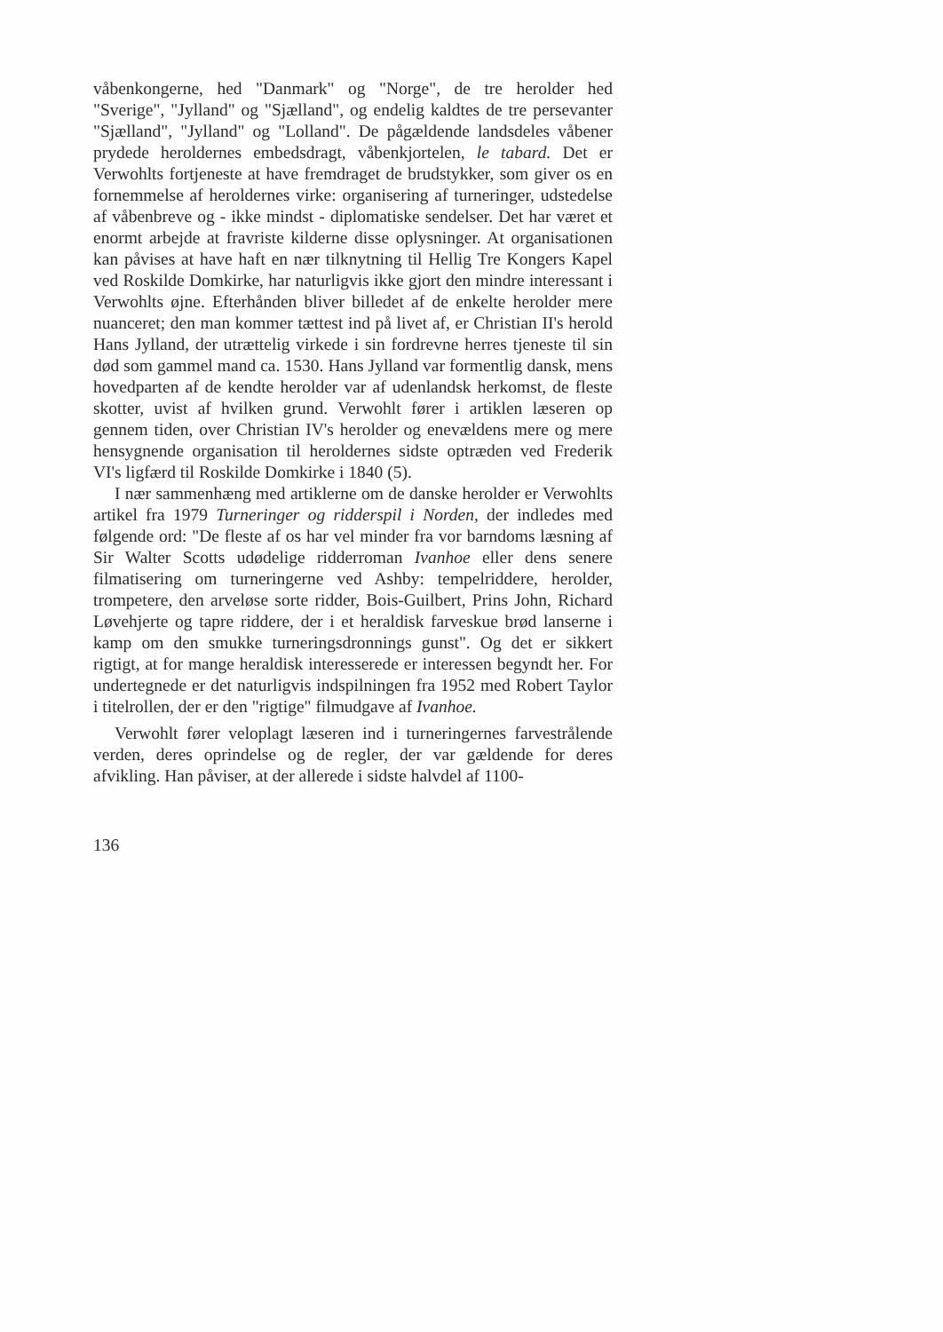våbenkongerne, hed "Danmark" og "Norge", de tre herolder hed "Sverige", "Jylland" og "Sjælland", og endelig kaldtes de tre persevanter "Sjælland", "Jylland" og "Lolland". De pågældende landsdeles våbener prydede heroldernes embedsdragt, våbenkjortelen, le tabard. Det er Verwohlts fortjeneste at have fremdraget de brudstykker, som giver os en fornemmelse af heroldernes virke: organisering af turneringer, udstedelse af våbenbreve og - ikke mindst - diplomatiske sendelser. Det har været et enormt arbejde at fravriste kilderne disse oplysninger. At organisationen kan påvises at have haft en nær tilknytning til Hellig Tre Kongers Kapel ved Roskilde Domkirke, har naturligvis ikke gjort den mindre interessant i Verwohlts øjne. Efterhånden bliver billedet af de enkelte herolder mere nuanceret; den man kommer tættest ind på livet af, er Christian II's herold Hans Jylland, der utrættelig virkede i sin fordrevne herres tjeneste til sin død som gammel mand ca. 1530. Hans Jylland var formentlig dansk, mens hovedparten af de kendte herolder var af udenlandsk herkomst, de fleste skotter, uvist af hvilken grund. Verwohlt fører i artiklen læseren op gennem tiden, over Christian IV's herolder og enevældens mere og mere hensygnende organisation til heroldernes sidste optræden ved Frederik VI's ligfærd til Roskilde Domkirke i 1840 (5).
I nær sammenhæng med artiklerne om de danske herolder er Verwohlts artikel fra 1979 Turneringer og ridderspil i Norden, der indledes med følgende ord: "De fleste af os har vel minder fra vor barndoms læsning af Sir Walter Scotts udødelige ridderroman Ivanhoe eller dens senere filmatisering om turneringerne ved Ashby: tempelriddere, herolder, trompetere, den arveløse sorte ridder, Bois-Guilbert, Prins John, Richard Løvehjerte og tapre riddere, der i et heraldisk farveskue brød lanserne i kamp om den smukke turneringsdronnings gunst". Og det er sikkert rigtigt, at for mange heraldisk interesserede er interessen begyndt her. For undertegnede er det naturligvis indspilningen fra 1952 med Robert Taylor i titelrollen, der er den "rigtige" filmudgave af Ivanhoe.
Verwohlt fører veloplagt læseren ind i turneringernes farvestrålende verden, deres oprindelse og de regler, der var gældende for deres afvikling. Han påviser, at der allerede i sidste halvdel af 1100-
136